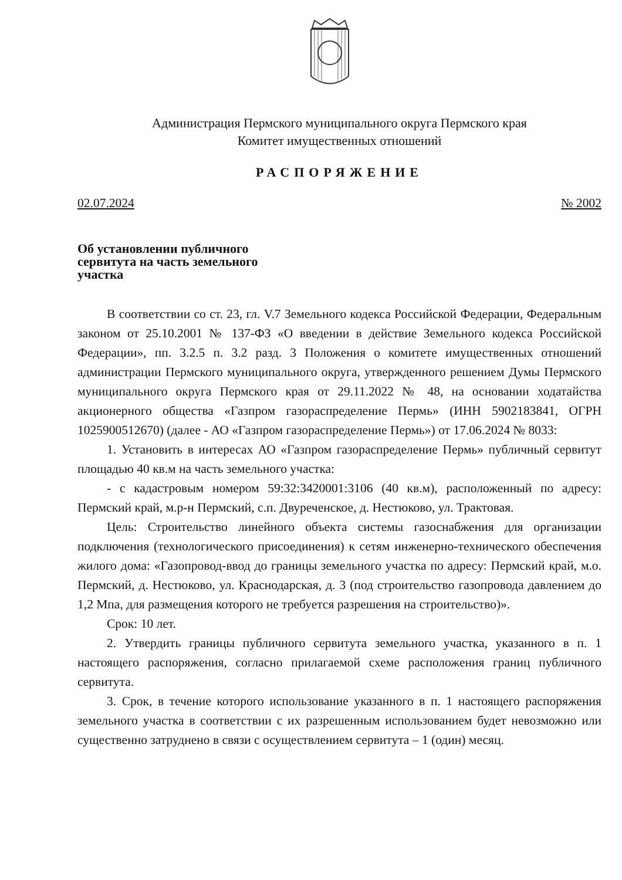Администрация Пермского муниципального округа Пермского края
Комитет имущественных отношений
РАСПОРЯЖЕНИЕ
02.07.2024 № 2002
Об установлении публичного
сервитута на часть земельного
участка
В соответствии со ст. 23, гл. V.7 Земельного кодекса Российской Федерации, Федеральным законом от 25.10.2001 № 137-ФЗ «О введении в действие Земельного кодекса Российской Федерации», пп. 3.2.5 п. 3.2 разд. 3 Положения о комитете имущественных отношений администрации Пермского муниципального округа, утвержденного решением Думы Пермского муниципального округа Пермского края от 29.11.2022 № 48, на основании ходатайства акционерного общества «Газпром газораспределение Пермь» (ИНН 5902183841, ОГРН 1025900512670) (далее - АО «Газпром газораспределение Пермь») от 17.06.2024 № 8033:
1. Установить в интересах АО «Газпром газораспределение Пермь» публичный сервитут площадью 40 кв.м на часть земельного участка:
- с кадастровым номером 59:32:3420001:3106 (40 кв.м), расположенный по адресу: Пермский край, м.р-н Пермский, с.п. Двуреченское, д. Нестюково, ул. Трактовая.
Цель: Строительство линейного объекта системы газоснабжения для организации подключения (технологического присоединения) к сетям инженерно-технического обеспечения жилого дома: «Газопровод-ввод до границы земельного участка по адресу: Пермский край, м.о. Пермский, д. Нестюково, ул. Краснодарская, д. 3 (под строительство газопровода давлением до 1,2 Мпа, для размещения которого не требуется разрешения на строительство)».
Срок: 10 лет.
2. Утвердить границы публичного сервитута земельного участка, указанного в п. 1 настоящего распоряжения, согласно прилагаемой схеме расположения границ публичного сервитута.
3. Срок, в течение которого использование указанного в п. 1 настоящего распоряжения земельного участка в соответствии с их разрешенным использованием будет невозможно или существенно затруднено в связи с осуществлением сервитута – 1 (один) месяц.